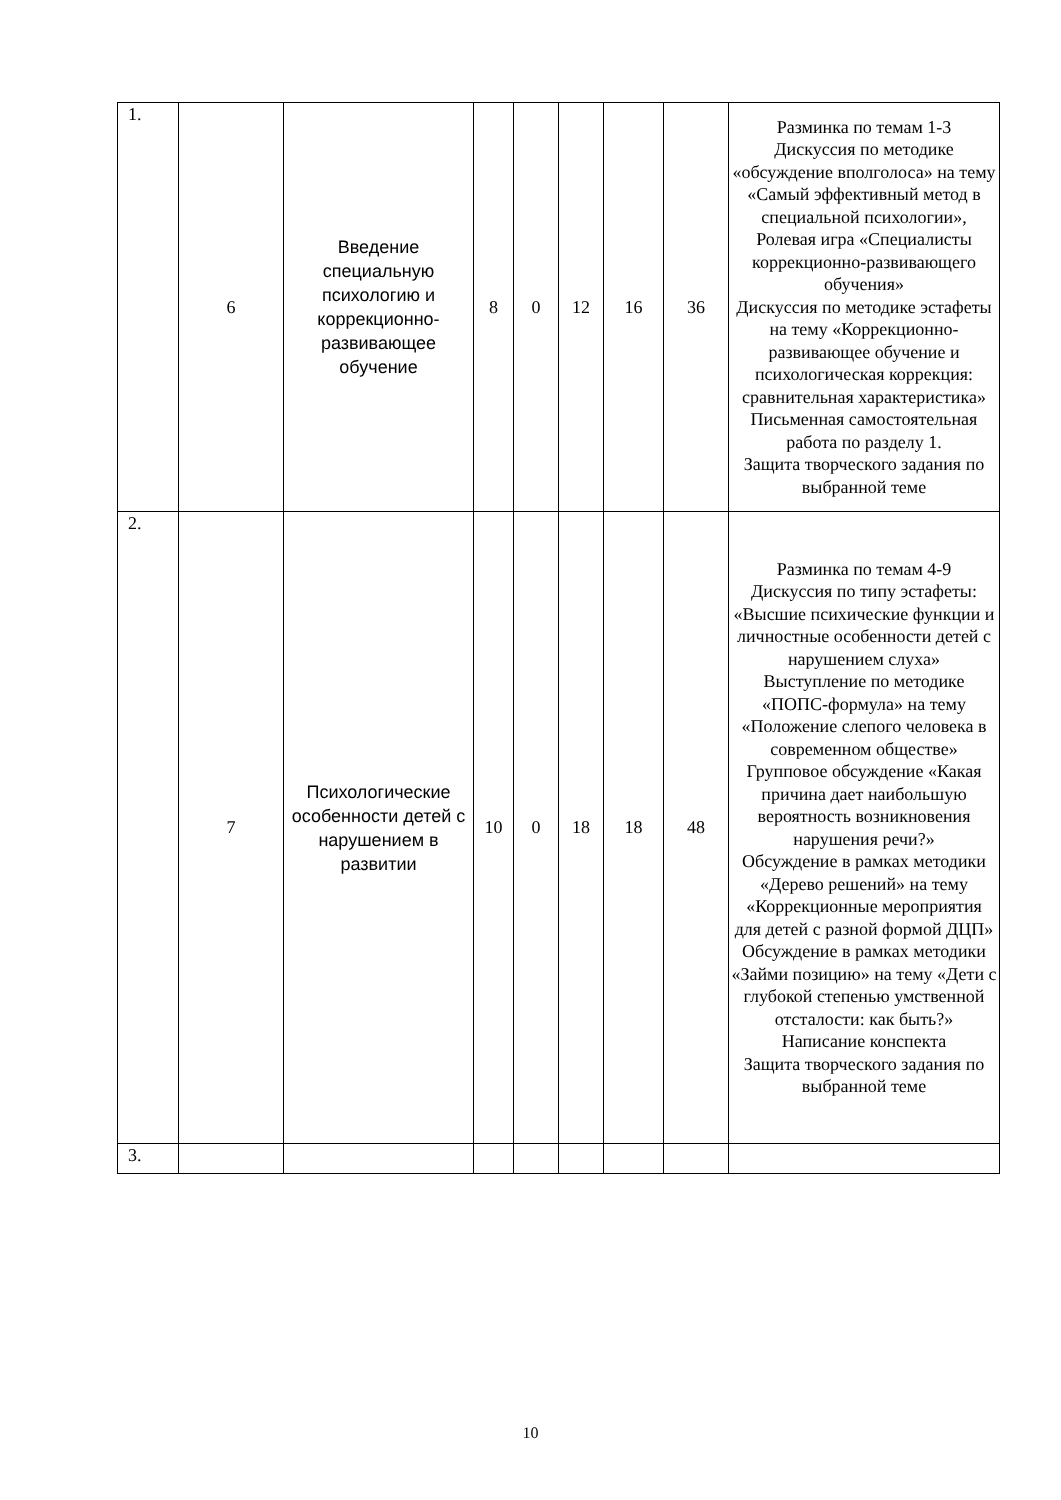| 1. | 6 | Введение специальную психологию и коррекционно-развивающее обучение | 8 | 0 | 12 | 16 | 36 | Разминка по темам 1-3 Дискуссия по методике «обсуждение вполголоса» на тему «Самый эффективный метод в специальной психологии», Ролевая игра «Специалисты коррекционно-развивающего обучения» Дискуссия по методике эстафеты на тему «Коррекционно-развивающее обучение и психологическая коррекция: сравнительная характеристика» Письменная самостоятельная работа по разделу 1. Защита творческого задания по выбранной теме |
| 2. | 7 | Психологические особенности детей с нарушением в развитии | 10 | 0 | 18 | 18 | 48 | Разминка по темам 4-9 Дискуссия по типу эстафеты: «Высшие психические функции и личностные особенности детей с нарушением слуха» Выступление по методике «ПОПС-формула» на тему «Положение слепого человека в современном обществе» Групповое обсуждение «Какая причина дает наибольшую вероятность возникновения нарушения речи?» Обсуждение в рамках методики «Дерево решений» на тему «Коррекционные мероприятия для детей с разной формой ДЦП» Обсуждение в рамках методики «Займи позицию» на тему «Дети с глубокой степенью умственной отсталости: как быть?» Написание конспекта Защита творческого задания по выбранной теме |
| 3. | | | | | | | | |
10